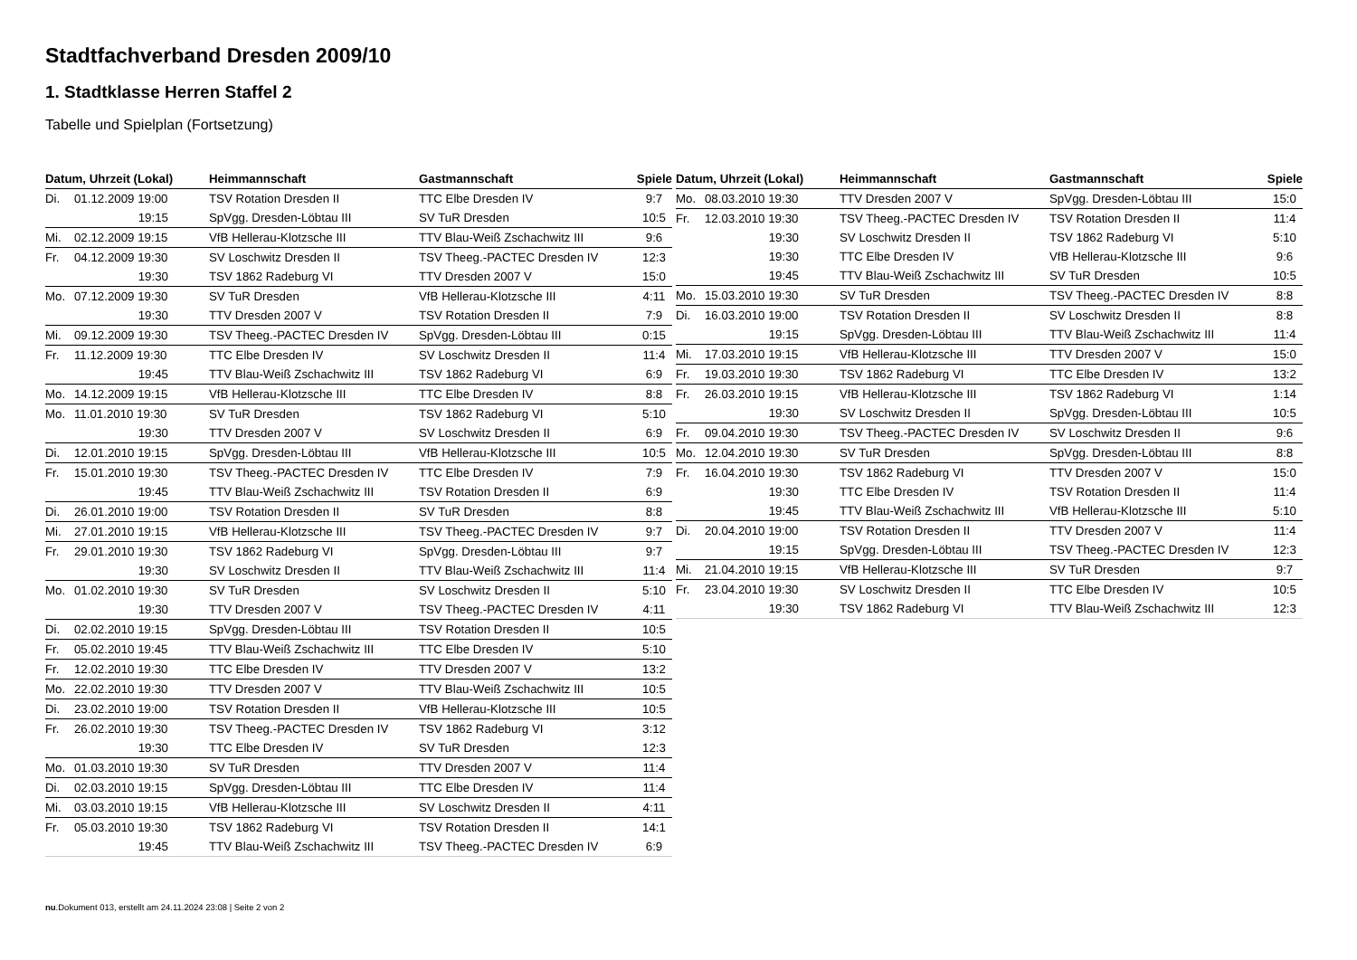Stadtfachverband Dresden 2009/10
1. Stadtklasse Herren Staffel 2
Tabelle und Spielplan (Fortsetzung)
| Datum, Uhrzeit (Lokal) | | Heimmannschaft | Gastmannschaft | Spiele |
| --- | --- | --- | --- | --- |
| Di. | 01.12.2009 19:00 | TSV Rotation Dresden II | TTC Elbe Dresden IV | 9:7 |
| | 19:15 | SpVgg. Dresden-Löbtau III | SV TuR Dresden | 10:5 |
| Mi. | 02.12.2009 19:15 | VfB Hellerau-Klotzsche III | TTV Blau-Weiß Zschachwitz III | 9:6 |
| Fr. | 04.12.2009 19:30 | SV Loschwitz Dresden II | TSV Theeg.-PACTEC Dresden IV | 12:3 |
| | 19:30 | TSV 1862 Radeburg VI | TTV Dresden 2007 V | 15:0 |
| Mo. | 07.12.2009 19:30 | SV TuR Dresden | VfB Hellerau-Klotzsche III | 4:11 |
| | 19:30 | TTV Dresden 2007 V | TSV Rotation Dresden II | 7:9 |
| Mi. | 09.12.2009 19:30 | TSV Theeg.-PACTEC Dresden IV | SpVgg. Dresden-Löbtau III | 0:15 |
| Fr. | 11.12.2009 19:30 | TTC Elbe Dresden IV | SV Loschwitz Dresden II | 11:4 |
| | 19:45 | TTV Blau-Weiß Zschachwitz III | TSV 1862 Radeburg VI | 6:9 |
| Mo. | 14.12.2009 19:15 | VfB Hellerau-Klotzsche III | TTC Elbe Dresden IV | 8:8 |
| Mo. | 11.01.2010 19:30 | SV TuR Dresden | TSV 1862 Radeburg VI | 5:10 |
| | 19:30 | TTV Dresden 2007 V | SV Loschwitz Dresden II | 6:9 |
| Di. | 12.01.2010 19:15 | SpVgg. Dresden-Löbtau III | VfB Hellerau-Klotzsche III | 10:5 |
| Fr. | 15.01.2010 19:30 | TSV Theeg.-PACTEC Dresden IV | TTC Elbe Dresden IV | 7:9 |
| | 19:45 | TTV Blau-Weiß Zschachwitz III | TSV Rotation Dresden II | 6:9 |
| Di. | 26.01.2010 19:00 | TSV Rotation Dresden II | SV TuR Dresden | 8:8 |
| Mi. | 27.01.2010 19:15 | VfB Hellerau-Klotzsche III | TSV Theeg.-PACTEC Dresden IV | 9:7 |
| Fr. | 29.01.2010 19:30 | TSV 1862 Radeburg VI | SpVgg. Dresden-Löbtau III | 9:7 |
| | 19:30 | SV Loschwitz Dresden II | TTV Blau-Weiß Zschachwitz III | 11:4 |
| Mo. | 01.02.2010 19:30 | SV TuR Dresden | SV Loschwitz Dresden II | 5:10 |
| | 19:30 | TTV Dresden 2007 V | TSV Theeg.-PACTEC Dresden IV | 4:11 |
| Di. | 02.02.2010 19:15 | SpVgg. Dresden-Löbtau III | TSV Rotation Dresden II | 10:5 |
| Fr. | 05.02.2010 19:45 | TTV Blau-Weiß Zschachwitz III | TTC Elbe Dresden IV | 5:10 |
| Fr. | 12.02.2010 19:30 | TTC Elbe Dresden IV | TTV Dresden 2007 V | 13:2 |
| Mo. | 22.02.2010 19:30 | TTV Dresden 2007 V | TTV Blau-Weiß Zschachwitz III | 10:5 |
| Di. | 23.02.2010 19:00 | TSV Rotation Dresden II | VfB Hellerau-Klotzsche III | 10:5 |
| Fr. | 26.02.2010 19:30 | TSV Theeg.-PACTEC Dresden IV | TSV 1862 Radeburg VI | 3:12 |
| | 19:30 | TTC Elbe Dresden IV | SV TuR Dresden | 12:3 |
| Mo. | 01.03.2010 19:30 | SV TuR Dresden | TTV Dresden 2007 V | 11:4 |
| Di. | 02.03.2010 19:15 | SpVgg. Dresden-Löbtau III | TTC Elbe Dresden IV | 11:4 |
| Mi. | 03.03.2010 19:15 | VfB Hellerau-Klotzsche III | SV Loschwitz Dresden II | 4:11 |
| Fr. | 05.03.2010 19:30 | TSV 1862 Radeburg VI | TSV Rotation Dresden II | 14:1 |
| | 19:45 | TTV Blau-Weiß Zschachwitz III | TSV Theeg.-PACTEC Dresden IV | 6:9 |
| Datum, Uhrzeit (Lokal) | | Heimmannschaft | Gastmannschaft | Spiele |
| --- | --- | --- | --- | --- |
| Mo. | 08.03.2010 19:30 | TTV Dresden 2007 V | SpVgg. Dresden-Löbtau III | 15:0 |
| Fr. | 12.03.2010 19:30 | TSV Theeg.-PACTEC Dresden IV | TSV Rotation Dresden II | 11:4 |
| | 19:30 | SV Loschwitz Dresden II | TSV 1862 Radeburg VI | 5:10 |
| | 19:30 | TTC Elbe Dresden IV | VfB Hellerau-Klotzsche III | 9:6 |
| | 19:45 | TTV Blau-Weiß Zschachwitz III | SV TuR Dresden | 10:5 |
| Mo. | 15.03.2010 19:30 | SV TuR Dresden | TSV Theeg.-PACTEC Dresden IV | 8:8 |
| Di. | 16.03.2010 19:00 | TSV Rotation Dresden II | SV Loschwitz Dresden II | 8:8 |
| | 19:15 | SpVgg. Dresden-Löbtau III | TTV Blau-Weiß Zschachwitz III | 11:4 |
| Mi. | 17.03.2010 19:15 | VfB Hellerau-Klotzsche III | TTV Dresden 2007 V | 15:0 |
| Fr. | 19.03.2010 19:30 | TSV 1862 Radeburg VI | TTC Elbe Dresden IV | 13:2 |
| Fr. | 26.03.2010 19:15 | VfB Hellerau-Klotzsche III | TSV 1862 Radeburg VI | 1:14 |
| | 19:30 | SV Loschwitz Dresden II | SpVgg. Dresden-Löbtau III | 10:5 |
| Fr. | 09.04.2010 19:30 | TSV Theeg.-PACTEC Dresden IV | SV Loschwitz Dresden II | 9:6 |
| Mo. | 12.04.2010 19:30 | SV TuR Dresden | SpVgg. Dresden-Löbtau III | 8:8 |
| Fr. | 16.04.2010 19:30 | TSV 1862 Radeburg VI | TTV Dresden 2007 V | 15:0 |
| | 19:30 | TTC Elbe Dresden IV | TSV Rotation Dresden II | 11:4 |
| | 19:45 | TTV Blau-Weiß Zschachwitz III | VfB Hellerau-Klotzsche III | 5:10 |
| Di. | 20.04.2010 19:00 | TSV Rotation Dresden II | TTV Dresden 2007 V | 11:4 |
| | 19:15 | SpVgg. Dresden-Löbtau III | TSV Theeg.-PACTEC Dresden IV | 12:3 |
| Mi. | 21.04.2010 19:15 | VfB Hellerau-Klotzsche III | SV TuR Dresden | 9:7 |
| Fr. | 23.04.2010 19:30 | SV Loschwitz Dresden II | TTC Elbe Dresden IV | 10:5 |
| | 19:30 | TSV 1862 Radeburg VI | TTV Blau-Weiß Zschachwitz III | 12:3 |
nu.Dokument 013, erstellt am 24.11.2024 23:08 | Seite 2 von 2